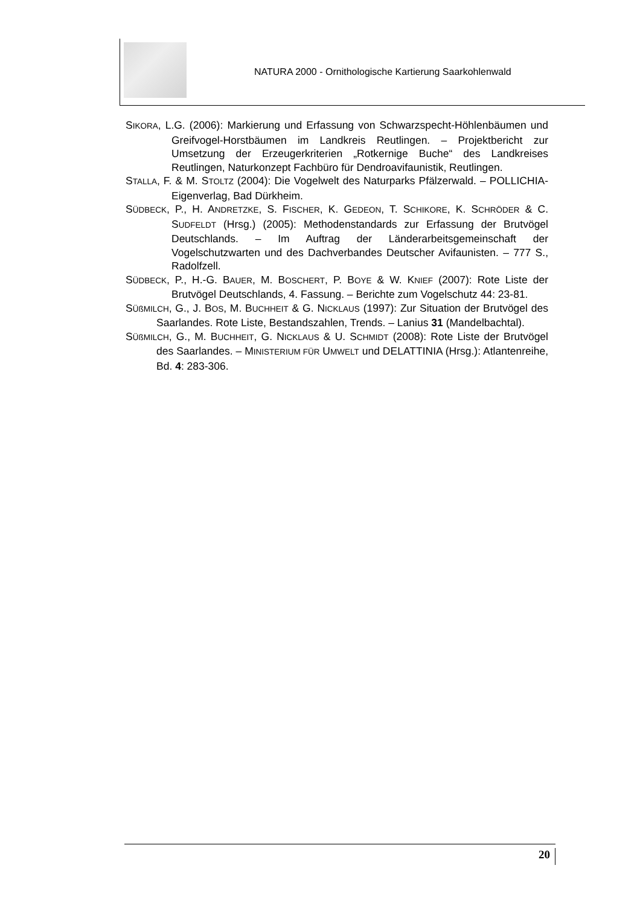NATURA 2000 - Ornithologische Kartierung Saarkohlenwald
SIKORA, L.G. (2006): Markierung und Erfassung von Schwarzspecht-Höhlen­bäumen und Greifvogel-Horstbäumen im Landkreis Reutlingen. – Pro­jektbericht zur Umsetzung der Erzeugerkriterien „Rotkernige Buche“ des Landkreises Reutlingen, Naturkonzept Fachbüro für Dendroavifau­nistik, Reutlingen.
STALLA, F. & M. STOLTZ (2004): Die Vogelwelt des Naturparks Pfälzerwald. – POLLICHIA-Eigenverlag, Bad Dürkheim.
SÜDBECK, P., H. ANDRETZKE, S. FISCHER, K. GEDEON, T. SCHIKORE, K. SCHRÖDER & C. SUDFELDT (Hrsg.) (2005): Methodenstandards zur Erfassung der Brutvögel Deutschlands. – Im Auftrag der Länderarbeitsgemeinschaft der Vogelschutzwarten und des Dachverbandes Deutscher Avifaunisten. – 777 S., Radolfzell.
SÜDBECK, P., H.-G. BAUER, M. BOSCHERT, P. BOYE & W. KNIEF (2007): Rote Li­ste der Brutvögel Deutschlands, 4. Fassung. – Berichte zum Vogel­schutz 44: 23-81.
SÜßMILCH, G., J. BOS, M. BUCHHEIT & G. NICKLAUS (1997): Zur Situation der Brutvögel des Saarlandes. Rote Liste, Bestandszahlen, Trends. – Lanius 31 (Mandelbachtal).
SÜßMILCH, G., M. BUCHHEIT, G. NICKLAUS & U. SCHMIDT (2008): Rote Liste der Brutvögel des Saarlandes. – MINISTERIUM FÜR UMWELT und DELATTINIA (Hrsg.): Atlantenreihe, Bd. 4: 283-306.
20